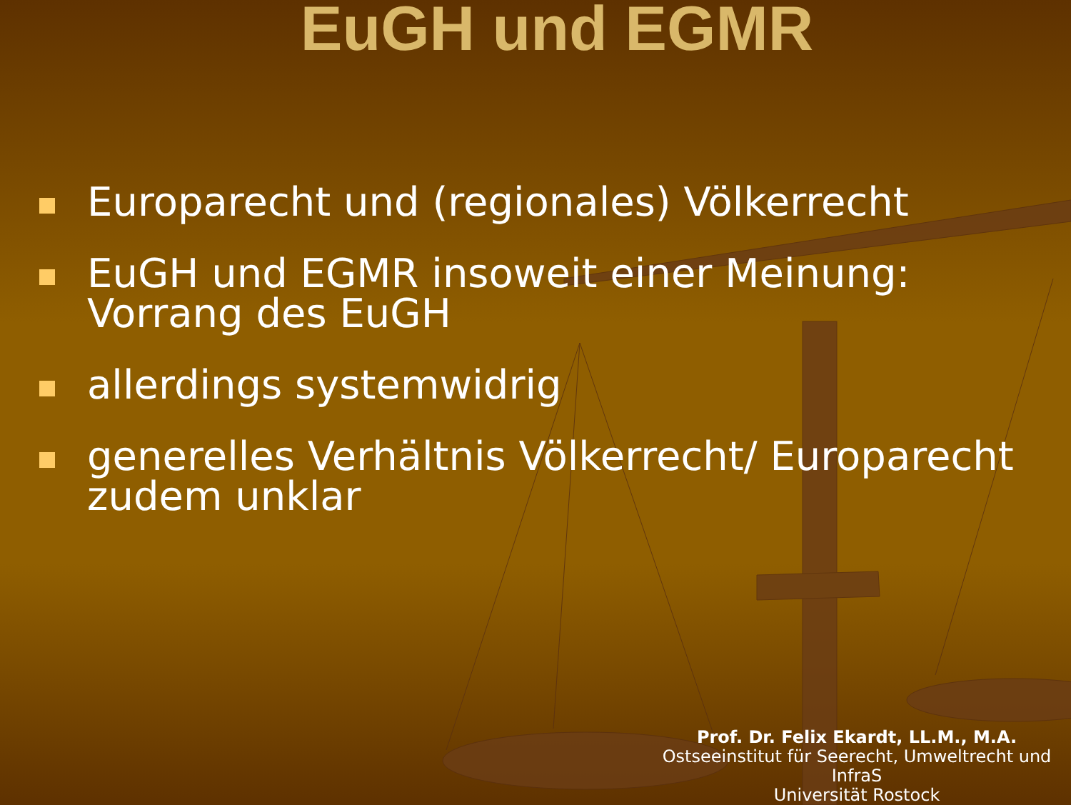EuGH und EGMR
Europarecht und (regionales) Völkerrecht
EuGH und EGMR insoweit einer Meinung: Vorrang des EuGH
allerdings systemwidrig
generelles Verhältnis Völkerrecht/ Europarecht zudem unklar
Prof. Dr. Felix Ekardt, LL.M., M.A.
Ostseeinstitut für Seerecht, Umweltrecht und InfraS
Universität Rostock